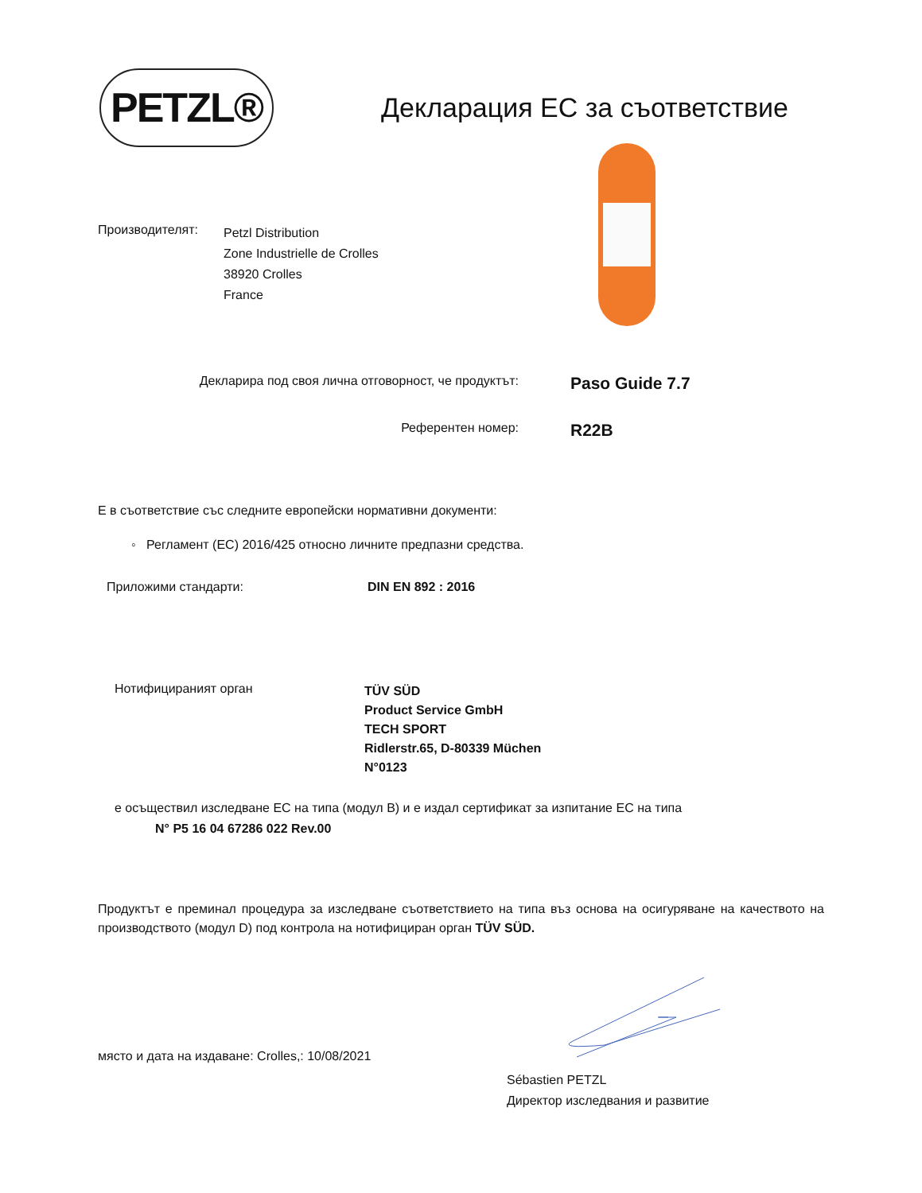PETZL®
Декларация ЕС за съответствие
Производителят:
Petzl Distribution
Zone Industrielle de Crolles
38920 Crolles
France
Декларира под своя лична отговорност, че продуктът:
Paso Guide 7.7
Референтен номер:
R22B
Е в съответствие със следните европейски нормативни документи:
◦ Регламент (ЕС) 2016/425 относно личните предпазни средства.
Приложими стандарти: DIN EN 892 : 2016
Нотифицираният орган
TÜV SÜD
Product Service GmbH
TECH SPORT
Ridlerstr.65, D-80339 Müchen
N°0123
е осъществил изследване ЕС на типа (модул В) и е издал сертификат за изпитание ЕС на типа
N° P5 16 04 67286 022 Rev.00
Продуктът е преминал процедура за изследване съответствието на типа въз основа на осигуряване на качеството на производството (модул D) под контрола на нотифициран орган TÜV SÜD.
място и дата на издаване: Crolles,: 10/08/2021
Sébastien PETZL
Директор изследвания и развитие